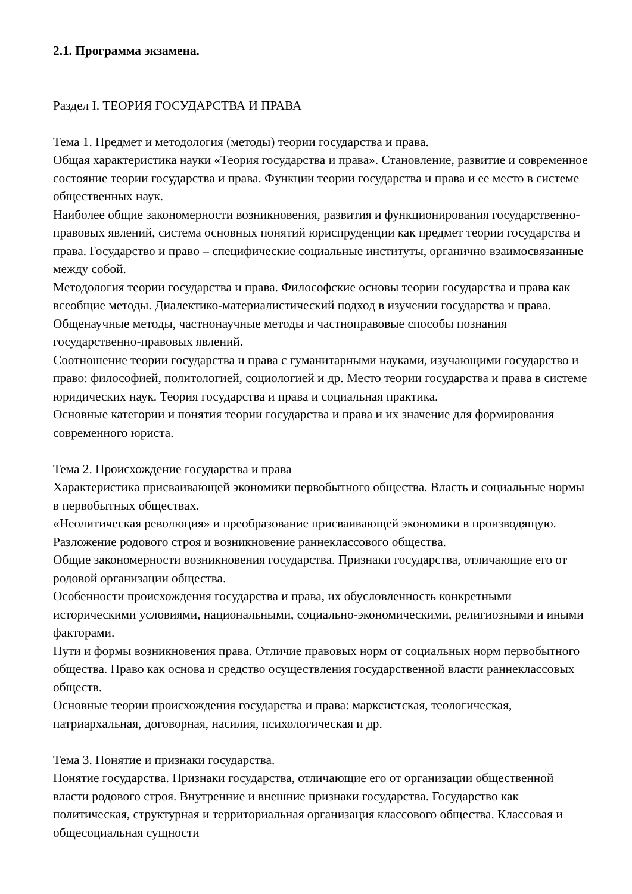2.1. Программа экзамена.
Раздел I. ТЕОРИЯ ГОСУДАРСТВА И ПРАВА
Тема 1. Предмет и методология (методы) теории государства и права.
Общая характеристика науки «Теория государства и права». Становление, развитие и современное состояние теории государства и права. Функции теории государства и права и ее место в системе общественных наук.
Наиболее общие закономерности возникновения, развития и функционирования государственно-правовых явлений, система основных понятий юриспруденции как предмет теории государства и права. Государство и право – специфические социальные институты, органично взаимосвязанные между собой.
Методология теории государства и права. Философские основы теории государства и права как всеобщие методы. Диалектико-материалистический подход в изучении государства и права. Общенаучные методы, частнонаучные методы и частноправовые способы познания государственно-правовых явлений.
Соотношение теории государства и права с гуманитарными науками, изучающими государство и право: философией, политологией, социологией и др. Место теории государства и права в системе юридических наук. Теория государства и права и социальная практика.
Основные категории и понятия теории государства и права и их значение для формирования современного юриста.
Тема 2. Происхождение государства и права
Характеристика присваивающей экономики первобытного общества. Власть и социальные нормы в первобытных обществах.
«Неолитическая революция» и преобразование присваивающей экономики в производящую. Разложение родового строя и возникновение раннеклассового общества.
Общие закономерности возникновения государства. Признаки государства, отличающие его от родовой организации общества.
Особенности происхождения государства и права, их обусловленность конкретными историческими условиями, национальными, социально-экономическими, религиозными и иными факторами.
Пути и формы возникновения права. Отличие правовых норм от социальных норм первобытного общества. Право как основа и средство осуществления государственной власти раннеклассовых обществ.
Основные теории происхождения государства и права: марксистская, теологическая, патриархальная, договорная, насилия, психологическая и др.
Тема 3. Понятие и признаки государства.
Понятие государства. Признаки государства, отличающие его от организации общественной власти родового строя. Внутренние и внешние признаки государства. Государство как политическая, структурная и территориальная организация классового общества. Классовая и общесоциальная сущности